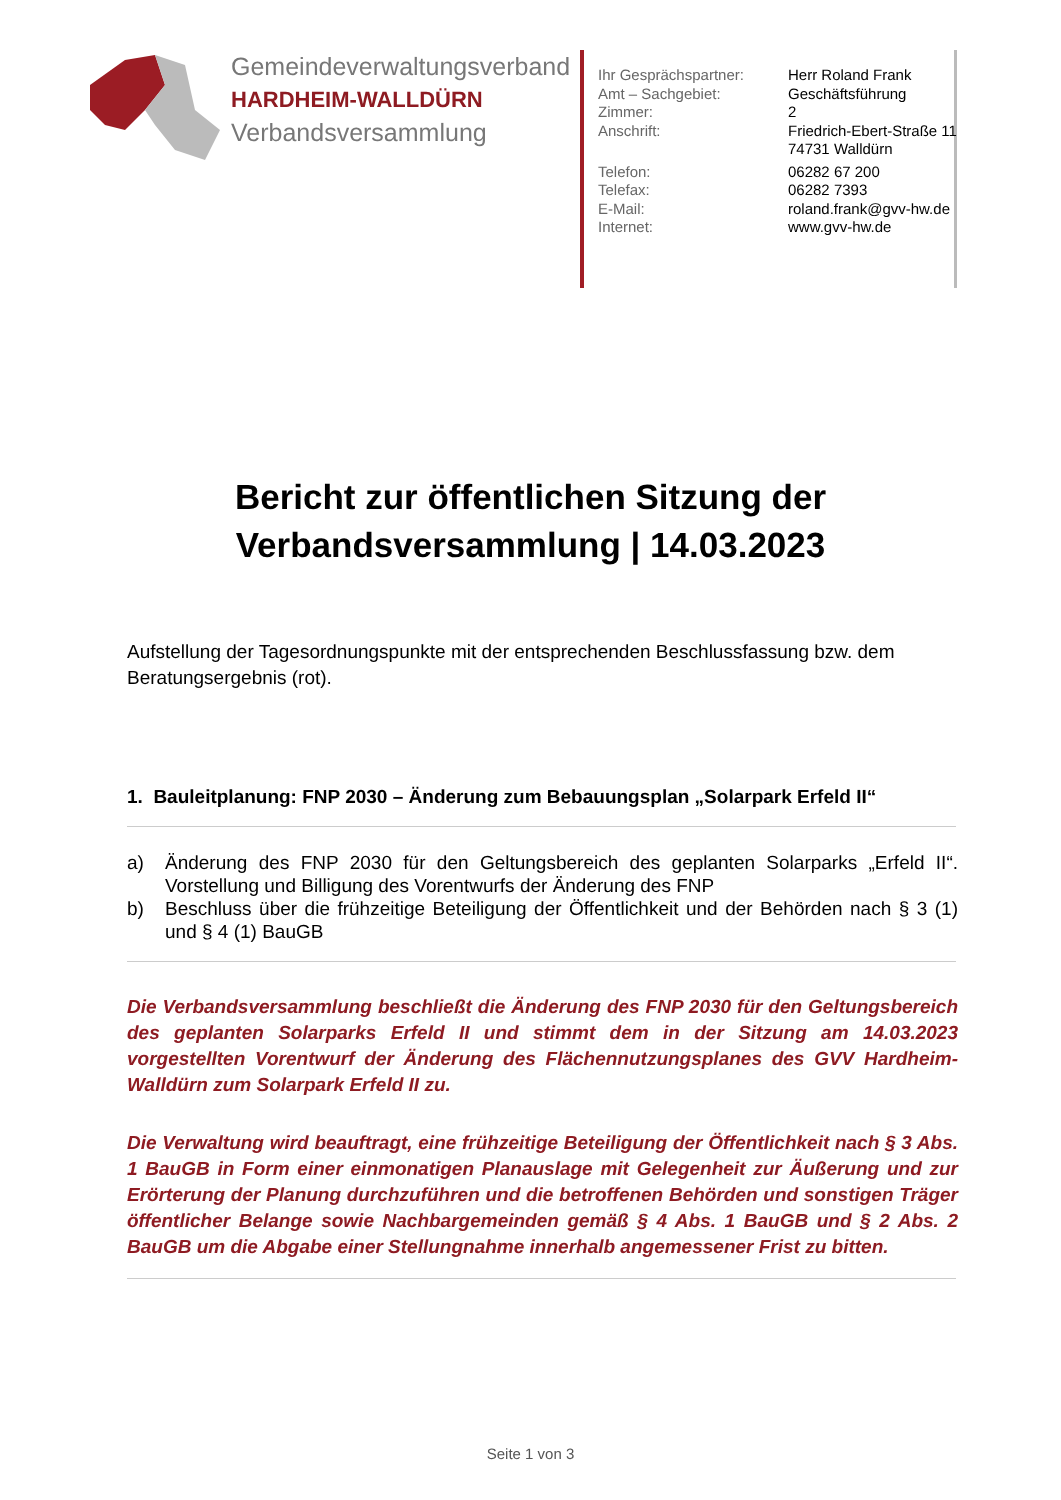Gemeindeverwaltungsverband
HARDHEIM-WALLDÜRN
Verbandsversammlung
| Ihr Gesprächspartner: | Herr Roland Frank |
| Amt – Sachgebiet: | Geschäftsführung |
| Zimmer: | 2 |
| Anschrift: | Friedrich-Ebert-Straße 11 74731 Walldürn |
| Telefon: | 06282 67 200 |
| Telefax: | 06282 7393 |
| E-Mail: | roland.frank@gvv-hw.de |
| Internet: | www.gvv-hw.de |
Bericht zur öffentlichen Sitzung der
Verbandsversammlung | 14.03.2023
Aufstellung der Tagesordnungspunkte mit der entsprechenden Beschlussfassung bzw. dem Beratungsergebnis (rot).
1. Bauleitplanung: FNP 2030 – Änderung zum Bebauungsplan „Solarpark Erfeld II“
a) Änderung des FNP 2030 für den Geltungsbereich des geplanten Solarparks „Erfeld II“. Vorstellung und Billigung des Vorentwurfs der Änderung des FNP
b) Beschluss über die frühzeitige Beteiligung der Öffentlichkeit und der Behörden nach § 3 (1) und § 4 (1) BauGB
Die Verbandsversammlung beschließt die Änderung des FNP 2030 für den Geltungsbereich des geplanten Solarparks Erfeld II und stimmt dem in der Sitzung am 14.03.2023 vorgestellten Vorentwurf der Änderung des Flächennutzungsplanes des GVV Hardheim- Walldürn zum Solarpark Erfeld II zu.
Die Verwaltung wird beauftragt, eine frühzeitige Beteiligung der Öffentlichkeit nach § 3 Abs. 1 BauGB in Form einer einmonatigen Planauslage mit Gelegenheit zur Äußerung und zur Erörterung der Planung durchzuführen und die betroffenen Behörden und sonstigen Träger öffentlicher Belange sowie Nachbargemeinden gemäß § 4 Abs. 1 BauGB und § 2 Abs. 2 BauGB um die Abgabe einer Stellungnahme innerhalb angemessener Frist zu bitten.
Seite 1 von 3